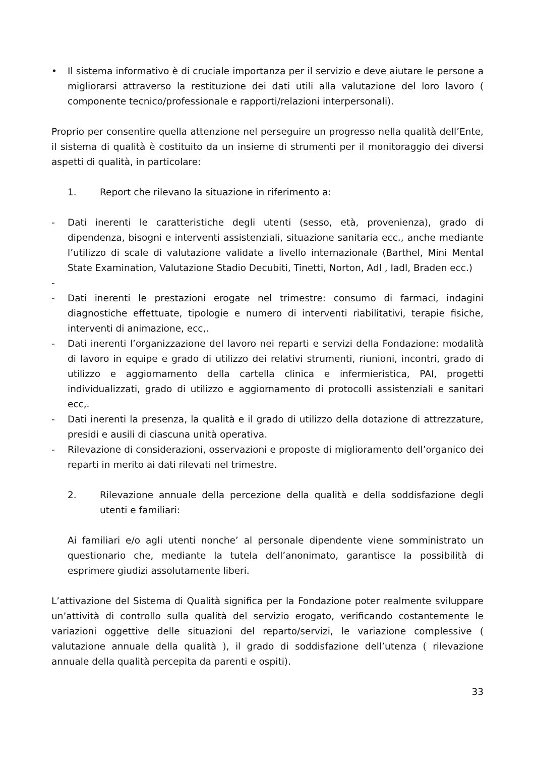• Il sistema informativo è di cruciale importanza per il servizio e deve aiutare le persone a migliorarsi attraverso la restituzione dei dati utili alla valutazione del loro lavoro ( componente tecnico/professionale e rapporti/relazioni interpersonali).
Proprio per consentire quella attenzione nel perseguire un progresso nella qualità dell’Ente, il sistema di qualità è costituito da un insieme di strumenti per il monitoraggio dei diversi aspetti di qualità, in particolare:
1. Report che rilevano la situazione in riferimento a:
- Dati inerenti le caratteristiche degli utenti (sesso, età, provenienza), grado di dipendenza, bisogni e interventi assistenziali, situazione sanitaria ecc., anche mediante l’utilizzo di scale di valutazione validate a livello internazionale (Barthel, Mini Mental State Examination, Valutazione Stadio Decubiti, Tinetti, Norton, Adl , Iadl, Braden ecc.)
-
- Dati inerenti le prestazioni erogate nel trimestre: consumo di farmaci, indagini diagnostiche effettuate, tipologie e numero di interventi riabilitativi, terapie fisiche, interventi di animazione, ecc,.
- Dati inerenti l’organizzazione del lavoro nei reparti e servizi della Fondazione: modalità di lavoro in equipe e grado di utilizzo dei relativi strumenti, riunioni, incontri, grado di utilizzo e aggiornamento della cartella clinica e infermieristica, PAI, progetti individualizzati, grado di utilizzo e aggiornamento di protocolli assistenziali e sanitari ecc,.
- Dati inerenti la presenza, la qualità e il grado di utilizzo della dotazione di attrezzature, presidi e ausili di ciascuna unità operativa.
- Rilevazione di considerazioni, osservazioni e proposte di miglioramento dell’organico dei reparti in merito ai dati rilevati nel trimestre.
2. Rilevazione annuale della percezione della qualità e della soddisfazione degli utenti e familiari:
Ai familiari e/o agli utenti nonche’ al personale dipendente viene somministrato un questionario che, mediante la tutela dell’anonimato, garantisce la possibilità di esprimere giudizi assolutamente liberi.
L’attivazione del Sistema di Qualità significa per la Fondazione poter realmente sviluppare un’attività di controllo sulla qualità del servizio erogato, verificando costantemente le variazioni oggettive delle situazioni del reparto/servizi, le variazione complessive ( valutazione annuale della qualità ), il grado di soddisfazione dell’utenza ( rilevazione annuale della qualità percepita da parenti e ospiti).
33